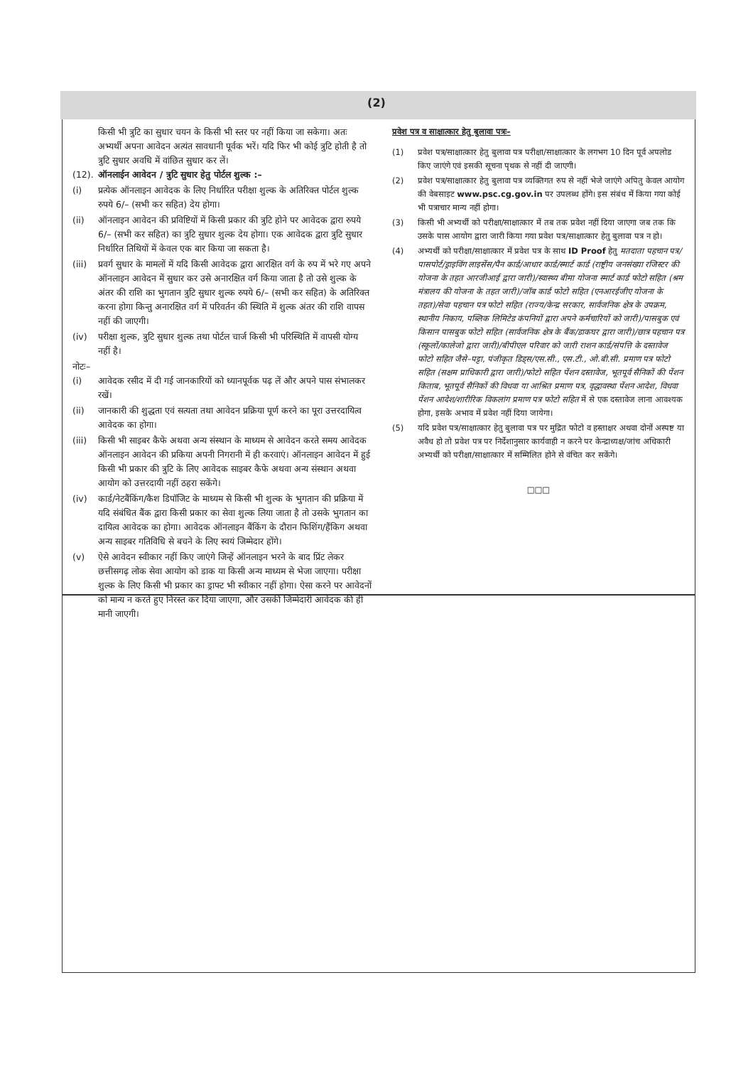(2)
किसी भी त्रुटि का सुधार चयन के किसी भी स्तर पर नहीं किया जा सकेगा। अतः अभ्यर्थी अपना आवेदन अत्यंत सावधानी पूर्वक भरें। यदि फिर भी कोई त्रुटि होती है तो त्रुटि सुधार अवधि में वांछित सुधार कर लें।
(12). ऑनलाईन आवेदन / त्रुटि सुधार हेतु पोर्टल शुल्क :–
(i) प्रत्येक ऑनलाइन आवेदक के लिए निर्धारित परीक्षा शुल्क के अतिरिक्त पोर्टल शुल्क रुपये 6/– (सभी कर सहित) देय होगा।
(ii) ऑनलाइन आवेदन की प्रविष्टियों में किसी प्रकार की त्रुटि होने पर आवेदक द्वारा रुपये 6/– (सभी कर सहित) का त्रुटि सुधार शुल्क देय होगा। एक आवेदक द्वारा त्रुटि सुधार निर्धारित तिथियों में केवल एक बार किया जा सकता है।
(iii) प्रवर्ग सुधार के मामलों में यदि किसी आवेदक द्वारा आरक्षित वर्ग के रुप में भरे गए अपने ऑनलाइन आवेदन में सुधार कर उसे अनारक्षित वर्ग किया जाता है तो उसे शुल्क के अंतर की राशि का भुगतान त्रुटि सुधार शुल्क रुपये 6/– (सभी कर सहित) के अतिरिक्त करना होगा किन्तु अनारक्षित वर्ग में परिवर्तन की स्थिति में शुल्क अंतर की राशि वापस नहीं की जाएगी।
(iv) परीक्षा शुल्क, त्रुटि सुधार शुल्क तथा पोर्टल चार्ज किसी भी परिस्थिति में वापसी योग्य नहीं है।
नोटः–
(i) आवेदक रसीद में दी गई जानकारियों को ध्यानपूर्वक पढ़ लें और अपने पास संभालकर रखें।
(ii) जानकारी की शुद्धता एवं सत्यता तथा आवेदन प्रक्रिया पूर्ण करने का पूरा उत्तरदायित्व आवेदक का होगा।
(iii) किसी भी साइबर कैफे अथवा अन्य संस्थान के माध्यम से आवेदन करते समय आवेदक ऑनलाइन आवेदन की प्रकिया अपनी निगरानी में ही करवाएं। ऑनलाइन आवेदन में हुई किसी भी प्रकार की त्रुटि के लिए आवेदक साइबर कैफे अथवा अन्य संस्थान अथवा आयोग को उत्तरदायी नहीं ठहरा सकेंगे।
(iv) कार्ड/नेटबैंकिंग/कैश डिपॉजिट के माध्यम से किसी भी शुल्क के भुगतान की प्रक्रिया में यदि संबंधित बैंक द्वारा किसी प्रकार का सेवा शुल्क लिया जाता है तो उसके भुगतान का दायित्व आवेदक का होगा। आवेदक ऑनलाइन बैंकिंग के दौरान फिशिंग/हैंकिग अथवा अन्य साइबर गतिविधि से बचने के लिए स्वयं जिम्मेदार होंगे।
(v) ऐसे आवेदन स्वीकार नहीं किए जाएंगे जिन्हें ऑनलाइन भरने के बाद प्रिंट लेकर छत्तीसगढ़ लोक सेवा आयोग को डाक या किसी अन्य माध्यम से भेजा जाएगा। परीक्षा शुल्क के लिए किसी भी प्रकार का ड्राफ्ट भी स्वीकार नहीं होगा। ऐसा करने पर आवेदनों को मान्य न करते हुए निरस्त कर दिया जाएगा, और उसकी जिम्मेदारी आवेदक की ही मानी जाएगी।
प्रवेश पत्र व साक्षात्कार हेतु बुलावा पत्रः–
(1) प्रवेश पत्र/साक्षात्कार हेतु बुलावा पत्र परीक्षा/साक्षात्कार के लगभग 10 दिन पूर्व अपलोड किए जाएंगे एवं इसकी सूचना पृथक से नहीं दी जाएगी।
(2) प्रवेश पत्र/साक्षात्कार हेतु बुलावा पत्र व्यक्तिगत रुप से नहीं भेजे जाएंगे अपितु केवल आयोग की वेबसाइट www.psc.cg.gov.in पर उपलब्ध होंगे। इस संबंध में किया गया कोई भी पत्राचार मान्य नहीं होगा।
(3) किसी भी अभ्यर्थी को परीक्षा/साक्षात्कार में तब तक प्रवेश नहीं दिया जाएगा जब तक कि उसके पास आयोग द्वारा जारी किया गया प्रवेश पत्र/साक्षात्कार हेतु बुलावा पत्र न हो।
(4) अभ्यर्थी को परीक्षा/साक्षात्कार में प्रवेश पत्र के साथ ID Proof हेतु मतदाता पहचान पत्र/पासपोर्ट/ड्राइविंग लाइसेंस/पैन कार्ड/आधार कार्ड/स्मार्ट कार्ड (राष्ट्रीय जनसंख्या रजिस्टर की योजना के तहत आरजीआई द्वारा जारी)/स्वास्थ्य बीमा योजना स्मार्ट कार्ड फोटो सहित (श्रम मंत्रालय की योजना के तहत जारी)/जॉब कार्ड फोटो सहित (एनआरईजीए योजना के तहत)/सेवा पहचान पत्र फोटो सहित (राज्य/केन्द्र सरकार, सार्वजनिक क्षेत्र के उपक्रम, स्थानीय निकाय, पब्लिक लिमिटेड कंपनियों द्वारा अपने कर्मचारियों को जारी)/पासबुक एवं किसान पासबुक फोटो सहित (सार्वजनिक क्षेत्र के बैंक/डाकघर द्वारा जारी)/छात्र पहचान पत्र (स्कूलों/कालेजो द्वारा जारी)/बीपीएल परिवार को जारी राशन कार्ड/संपत्ति के दस्तावेज फोटो सहित जैसे–पट्टा, पंजीकृत डिड्स/एस.सी., एस.टी., ओ.बी.सी. प्रमाण पत्र फोटो सहित (सक्षम प्राधिकारी द्वारा जारी)/फोटो सहित पेंशन दस्तावेज, भूतपूर्व सैनिकों की पेंशन किताब, भूतपूर्व सैनिकों की विधवा या आश्रित प्रमाण पत्र, वृद्धावस्था पेंशन आदेश, विधवा पेंशन आदेश/शारीरिक विकलांग प्रमाण पत्र फोटो सहित में से एक दस्तावेज लाना आवश्यक होगा, इसके अभाव में प्रवेश नहीं दिया जायेगा।
(5) यदि प्रवेश पत्र/साक्षात्कार हेतु बुलावा पत्र पर मुद्रित फोटो व हस्ताक्षर अथवा दोनों अस्पष्ट या अवैध हो तो प्रवेश पत्र पर निर्देशानुसार कार्यवाही न करने पर केन्द्राध्यक्ष/जांच अधिकारी अभ्यर्थी को परीक्षा/साक्षात्कार में सम्मिलित होने से वंचित कर सकेंगे।
□□□